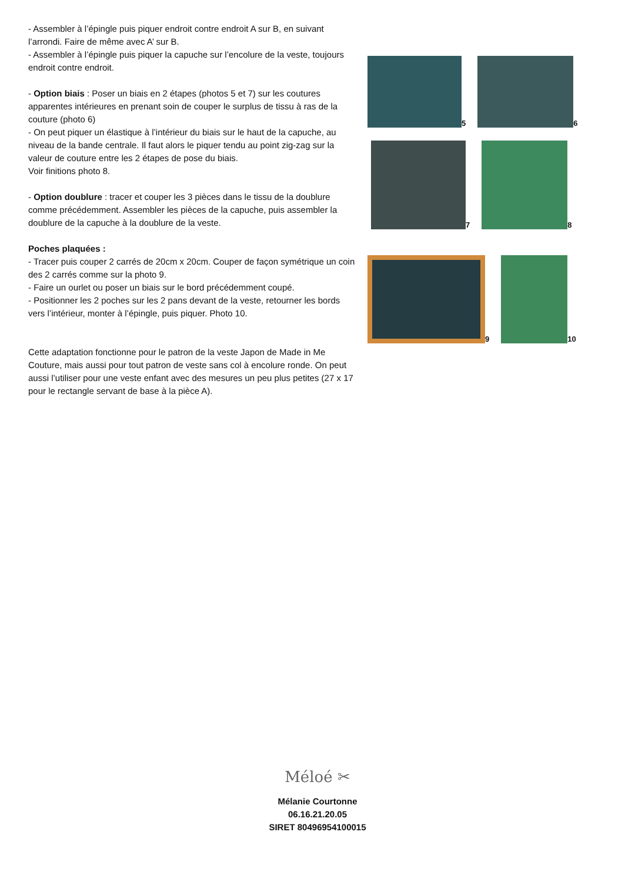- Assembler à l’épingle puis piquer endroit contre endroit A sur B, en suivant l’arrondi. Faire de même avec A’ sur B.
- Assembler à l’épingle puis piquer la capuche sur l’encolure de la veste, toujours endroit contre endroit.
- Option biais : Poser un biais en 2 étapes (photos 5 et 7) sur les coutures apparentes intérieures en prenant soin de couper le surplus de tissu à ras de la couture (photo 6)
- On peut piquer un élastique à l’intérieur du biais sur le haut de la capuche, au niveau de la bande centrale. Il faut alors le piquer tendu au point zig-zag sur la valeur de couture entre les 2 étapes de pose du biais.
Voir finitions photo 8.
- Option doublure : tracer et couper les 3 pièces dans le tissu de la doublure comme précédemment. Assembler les pièces de la capuche, puis assembler la doublure de la capuche à la doublure de la veste.
Poches plaquées :
- Tracer puis couper 2 carrés de 20cm x 20cm. Couper de façon symétrique un coin des 2 carrés comme sur la photo 9.
- Faire un ourlet ou poser un biais sur le bord précédemment coupé.
- Positionner les 2 poches sur les 2 pans devant de la veste, retourner les bords vers l’intérieur, monter à l’épingle, puis piquer. Photo 10.
Cette adaptation fonctionne pour le patron de la veste Japon de Made in Me Couture, mais aussi pour tout patron de veste sans col à encolure ronde. On peut aussi l’utiliser pour une veste enfant avec des mesures un peu plus petites (27 x 17 pour le rectangle servant de base à la pièce A).
5
6
7
8
9
10
Méloé ✂
Mélanie Courtonne
06.16.21.20.05
SIRET 80496954100015